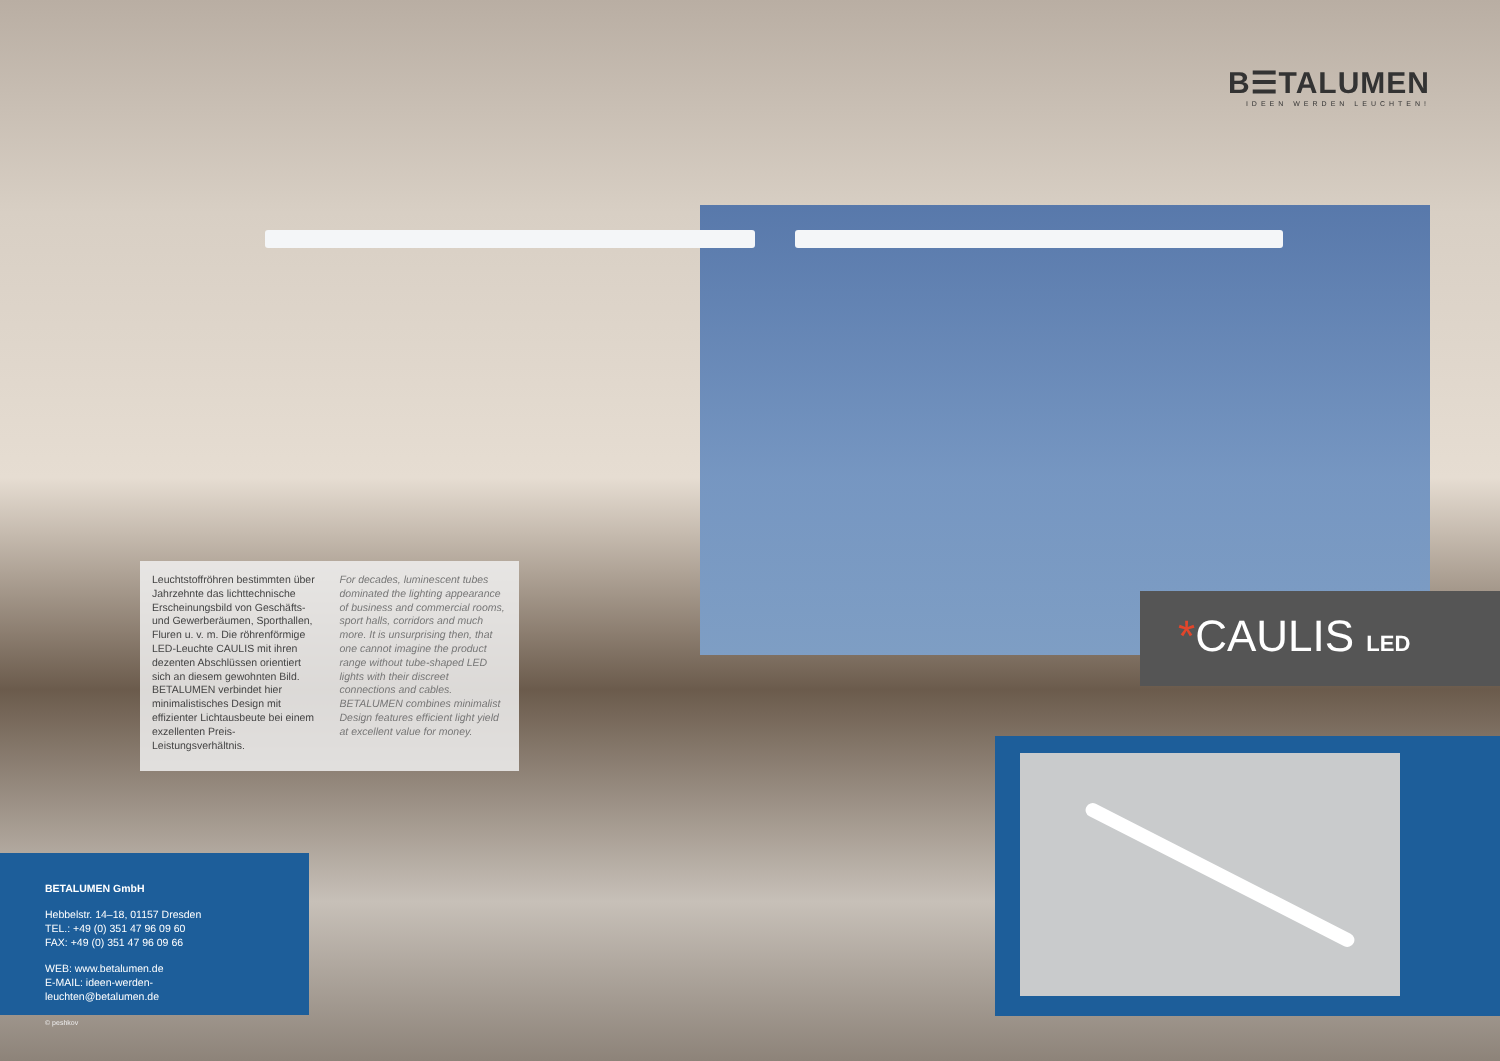B☰TALUMEN
IDEEN WERDEN LEUCHTEN!
Leuchtstoffröhren bestimmten über Jahrzehnte das lichttechnische Erscheinungsbild von Geschäfts- und Gewerberäumen, Sporthallen, Fluren u. v. m. Die röhrenförmige LED-Leuchte CAULIS mit ihren dezenten Abschlüssen orientiert sich an diesem gewohnten Bild. BETALUMEN verbindet hier minimalistisches Design mit effizienter Lichtausbeute bei einem exzellenten Preis-Leistungsverhältnis.
For decades, luminescent tubes dominated the lighting appearance of business and commercial rooms, sport halls, corridors and much more. It is unsurprising then, that one cannot imagine the product range without tube-shaped LED lights with their discreet connections and cables. BETALUMEN combines minimalist Design features efficient light yield at excellent value for money.
*CAULIS LED
BETALUMEN GmbH
Hebbelstr. 14–18, 01157 Dresden
TEL.: +49 (0) 351 47 96 09 60
FAX: +49 (0) 351 47 96 09 66
WEB: www.betalumen.de
E-MAIL: ideen-werden-leuchten@betalumen.de
© peshkov